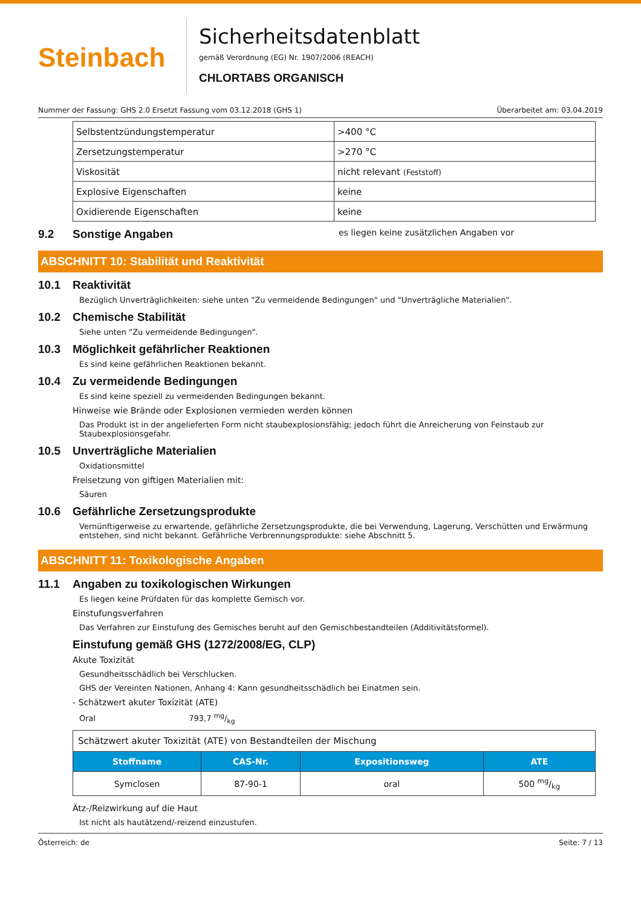Steinbach
Sicherheitsdatenblatt
gemäß Verordnung (EG) Nr. 1907/2006 (REACH)
CHLORTABS ORGANISCH
Nummer der Fassung: GHS 2.0 Ersetzt Fassung vom 03.12.2018 (GHS 1) Überarbeitet am: 03.04.2019
| Selbstentzündungstemperatur | >400 °C |
| Zersetzungstemperatur | >270 °C |
| Viskosität | nicht relevant (Feststoff) |
| Explosive Eigenschaften | keine |
| Oxidierende Eigenschaften | keine |
9.2 Sonstige Angaben es liegen keine zusätzlichen Angaben vor
ABSCHNITT 10: Stabilität und Reaktivität
10.1 Reaktivität
Bezüglich Unverträglichkeiten: siehe unten "Zu vermeidende Bedingungen" und "Unverträgliche Materialien".
10.2 Chemische Stabilität
Siehe unten "Zu vermeidende Bedingungen".
10.3 Möglichkeit gefährlicher Reaktionen
Es sind keine gefährlichen Reaktionen bekannt.
10.4 Zu vermeidende Bedingungen
Es sind keine speziell zu vermeidenden Bedingungen bekannt.
Hinweise wie Brände oder Explosionen vermieden werden können
Das Produkt ist in der angelieferten Form nicht staubexplosionsfähig; jedoch führt die Anreicherung von Feinstaub zur Staubexplosionsgefahr.
10.5 Unverträgliche Materialien
Oxidationsmittel
Freisetzung von giftigen Materialien mit:
Säuren
10.6 Gefährliche Zersetzungsprodukte
Vernünftigerweise zu erwartende, gefährliche Zersetzungsprodukte, die bei Verwendung, Lagerung, Verschütten und Erwärmung entstehen, sind nicht bekannt. Gefährliche Verbrennungsprodukte: siehe Abschnitt 5.
ABSCHNITT 11: Toxikologische Angaben
11.1 Angaben zu toxikologischen Wirkungen
Es liegen keine Prüfdaten für das komplette Gemisch vor.
Einstufungsverfahren
Das Verfahren zur Einstufung des Gemisches beruht auf den Gemischbestandteilen (Additivitätsformel).
Einstufung gemäß GHS (1272/2008/EG, CLP)
Akute Toxizität
Gesundheitsschädlich bei Verschlucken.
GHS der Vereinten Nationen, Anhang 4: Kann gesundheitsschädlich bei Einatmen sein.
- Schätzwert akuter Toxizität (ATE)
Oral 793,7 mg/kg
| Schätzwert akuter Toxizität (ATE) von Bestandteilen der Mischung | | | |
| Stoffname | CAS-Nr. | Expositionsweg | ATE |
| Symclosen | 87-90-1 | oral | 500 mg/kg |
Ätz-/Reizwirkung auf die Haut
Ist nicht als hautätzend/-reizend einzustufen.
Österreich: de Seite: 7 / 13